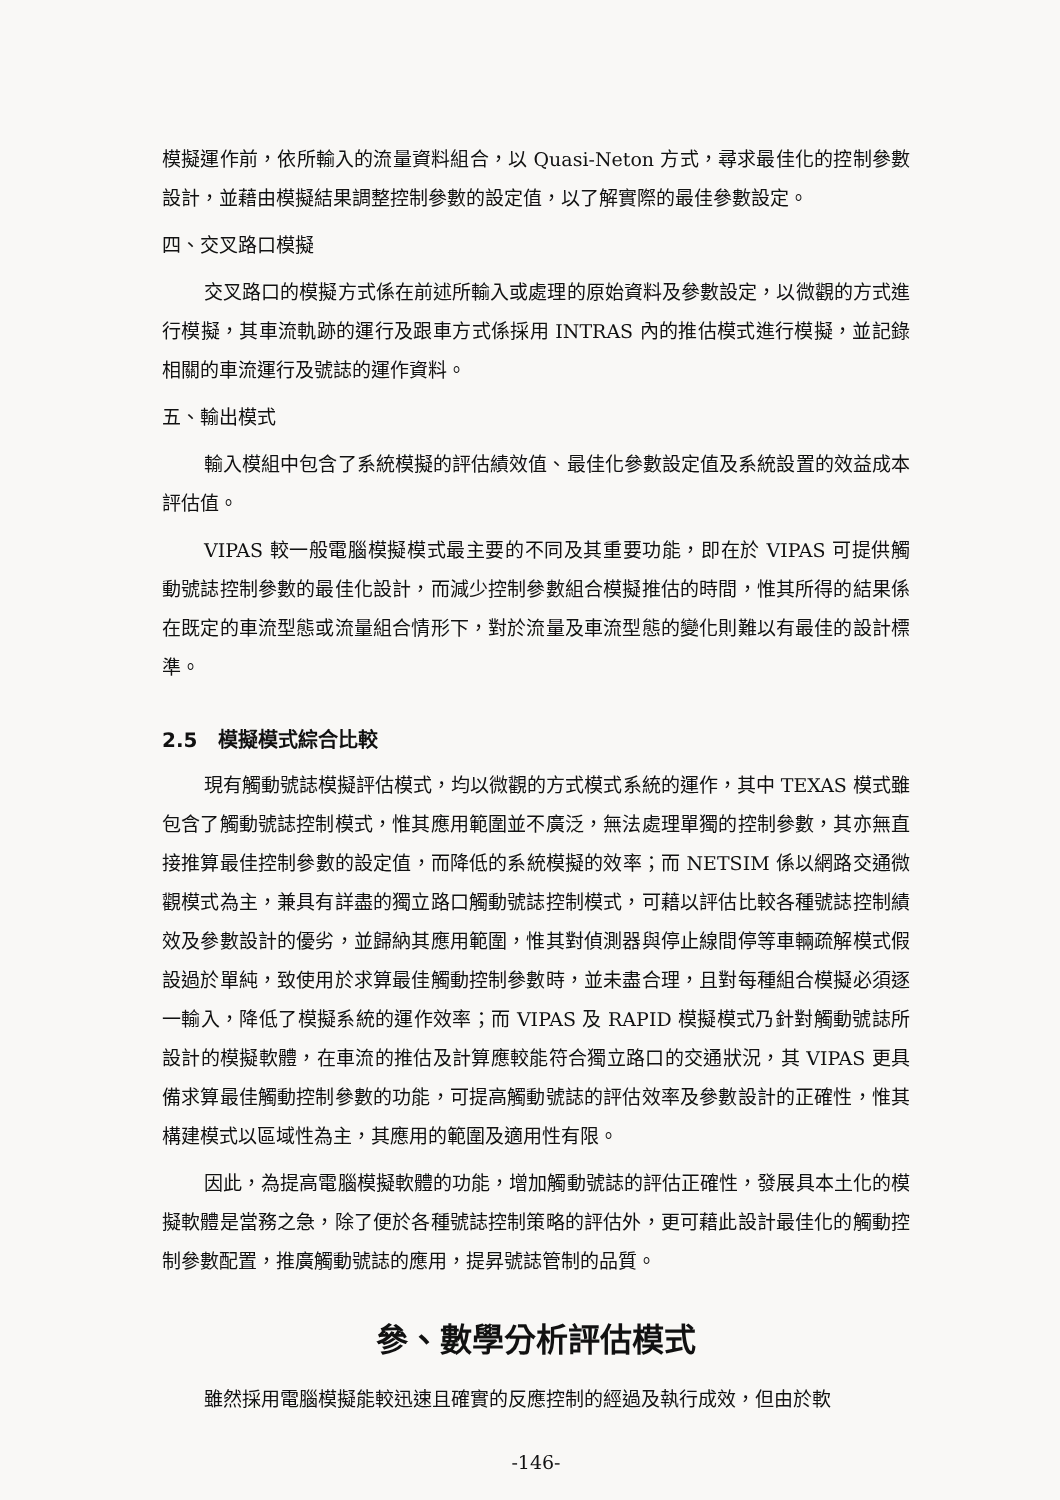模擬運作前，依所輸入的流量資料組合，以 Quasi-Neton 方式，尋求最佳化的控制參數設計，並藉由模擬結果調整控制參數的設定值，以了解實際的最佳參數設定。
四、交叉路口模擬
交叉路口的模擬方式係在前述所輸入或處理的原始資料及參數設定，以微觀的方式進行模擬，其車流軌跡的運行及跟車方式係採用 INTRAS 內的推估模式進行模擬，並記錄相關的車流運行及號誌的運作資料。
五、輸出模式
輸入模組中包含了系統模擬的評估績效值、最佳化參數設定值及系統設置的效益成本評估值。
VIPAS 較一般電腦模擬模式最主要的不同及其重要功能，即在於 VIPAS 可提供觸動號誌控制參數的最佳化設計，而減少控制參數組合模擬推估的時間，惟其所得的結果係在既定的車流型態或流量組合情形下，對於流量及車流型態的變化則難以有最佳的設計標準。
2.5 模擬模式綜合比較
現有觸動號誌模擬評估模式，均以微觀的方式模式系統的運作，其中 TEXAS 模式雖包含了觸動號誌控制模式，惟其應用範圍並不廣泛，無法處理單獨的控制參數，其亦無直接推算最佳控制參數的設定值，而降低的系統模擬的效率；而 NETSIM 係以網路交通微觀模式為主，兼具有詳盡的獨立路口觸動號誌控制模式，可藉以評估比較各種號誌控制績效及參數設計的優劣，並歸納其應用範圍，惟其對偵測器與停止線間停等車輛疏解模式假設過於單純，致使用於求算最佳觸動控制參數時，並未盡合理，且對每種組合模擬必須逐一輸入，降低了模擬系統的運作效率；而 VIPAS 及 RAPID 模擬模式乃針對觸動號誌所設計的模擬軟體，在車流的推估及計算應較能符合獨立路口的交通狀況，其 VIPAS 更具備求算最佳觸動控制參數的功能，可提高觸動號誌的評估效率及參數設計的正確性，惟其構建模式以區域性為主，其應用的範圍及適用性有限。
因此，為提高電腦模擬軟體的功能，增加觸動號誌的評估正確性，發展具本土化的模擬軟體是當務之急，除了便於各種號誌控制策略的評估外，更可藉此設計最佳化的觸動控制參數配置，推廣觸動號誌的應用，提昇號誌管制的品質。
參、數學分析評估模式
雖然採用電腦模擬能較迅速且確實的反應控制的經過及執行成效，但由於軟
-146-